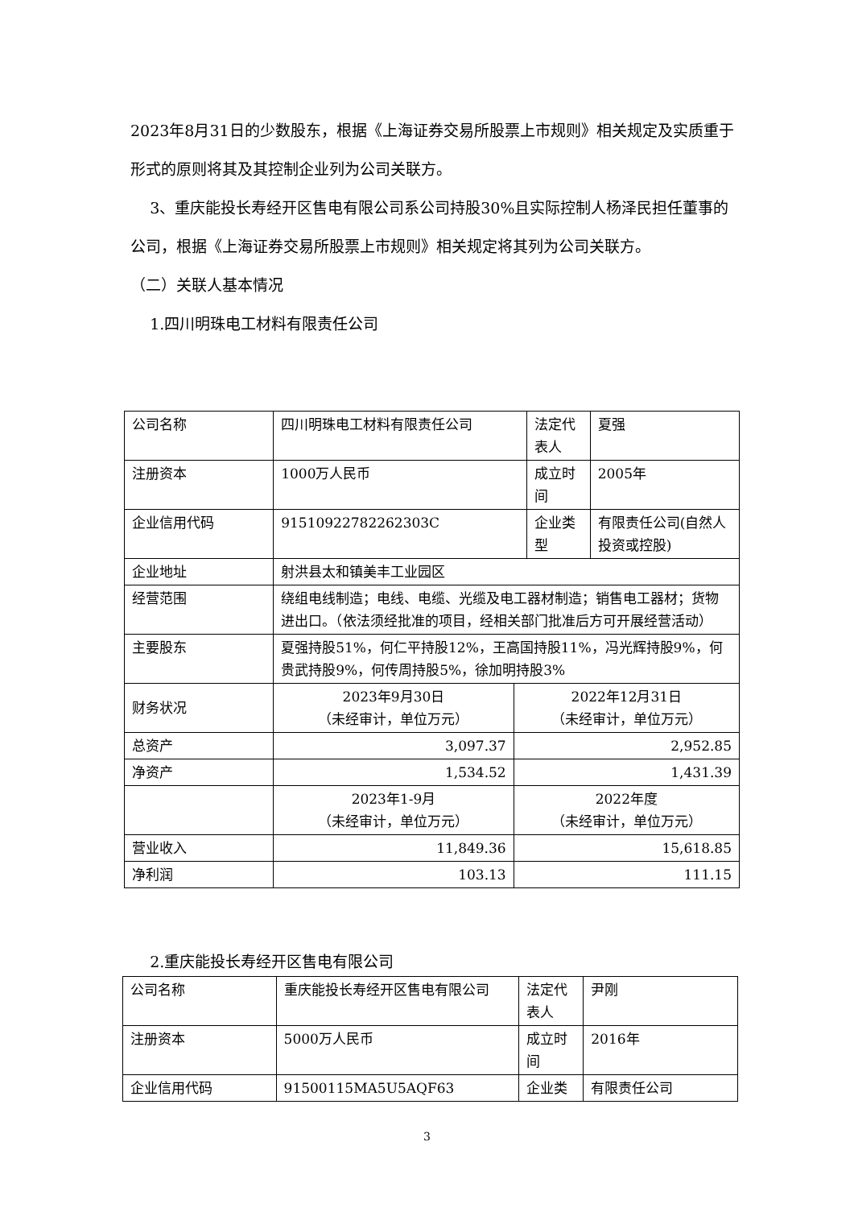2023年8月31日的少数股东，根据《上海证券交易所股票上市规则》相关规定及实质重于形式的原则将其及其控制企业列为公司关联方。
3、重庆能投长寿经开区售电有限公司系公司持股30%且实际控制人杨泽民担任董事的公司，根据《上海证券交易所股票上市规则》相关规定将其列为公司关联方。
（二）关联人基本情况
1.四川明珠电工材料有限责任公司
| 公司名称 | 四川明珠电工材料有限责任公司 | | 法定代表人 | 夏强 |
| 注册资本 | 1000万人民币 | | 成立时间 | 2005年 |
| 企业信用代码 | 91510922782262303C | | 企业类型 | 有限责任公司(自然人投资或控股) |
| 企业地址 | 射洪县太和镇美丰工业园区 | | | |
| 经营范围 | 绕组电线制造；电线、电缆、光缆及电工器材制造；销售电工器材；货物进出口。（依法须经批准的项目，经相关部门批准后方可开展经营活动） | | | |
| 主要股东 | 夏强持股51%，何仁平持股12%，王高国持股11%，冯光辉持股9%，何贵武持股9%，何传周持股5%，徐加明持股3% | | | |
| 财务状况 | 2023年9月30日 （未经审计，单位万元） | 2022年12月31日 （未经审计，单位万元） | | |
| 总资产 | 3,097.37 | 2,952.85 | | |
| 净资产 | 1,534.52 | 1,431.39 | | |
| | 2023年1-9月 （未经审计，单位万元） | 2022年度 （未经审计，单位万元） | | |
| 营业收入 | 11,849.36 | 15,618.85 | | |
| 净利润 | 103.13 | 111.15 | | |
2.重庆能投长寿经开区售电有限公司
| 公司名称 | 重庆能投长寿经开区售电有限公司 | 法定代表人 | 尹刚 |
| 注册资本 | 5000万人民币 | 成立时间 | 2016年 |
| 企业信用代码 | 91500115MA5U5AQF63 | 企业类 | 有限责任公司 |
3